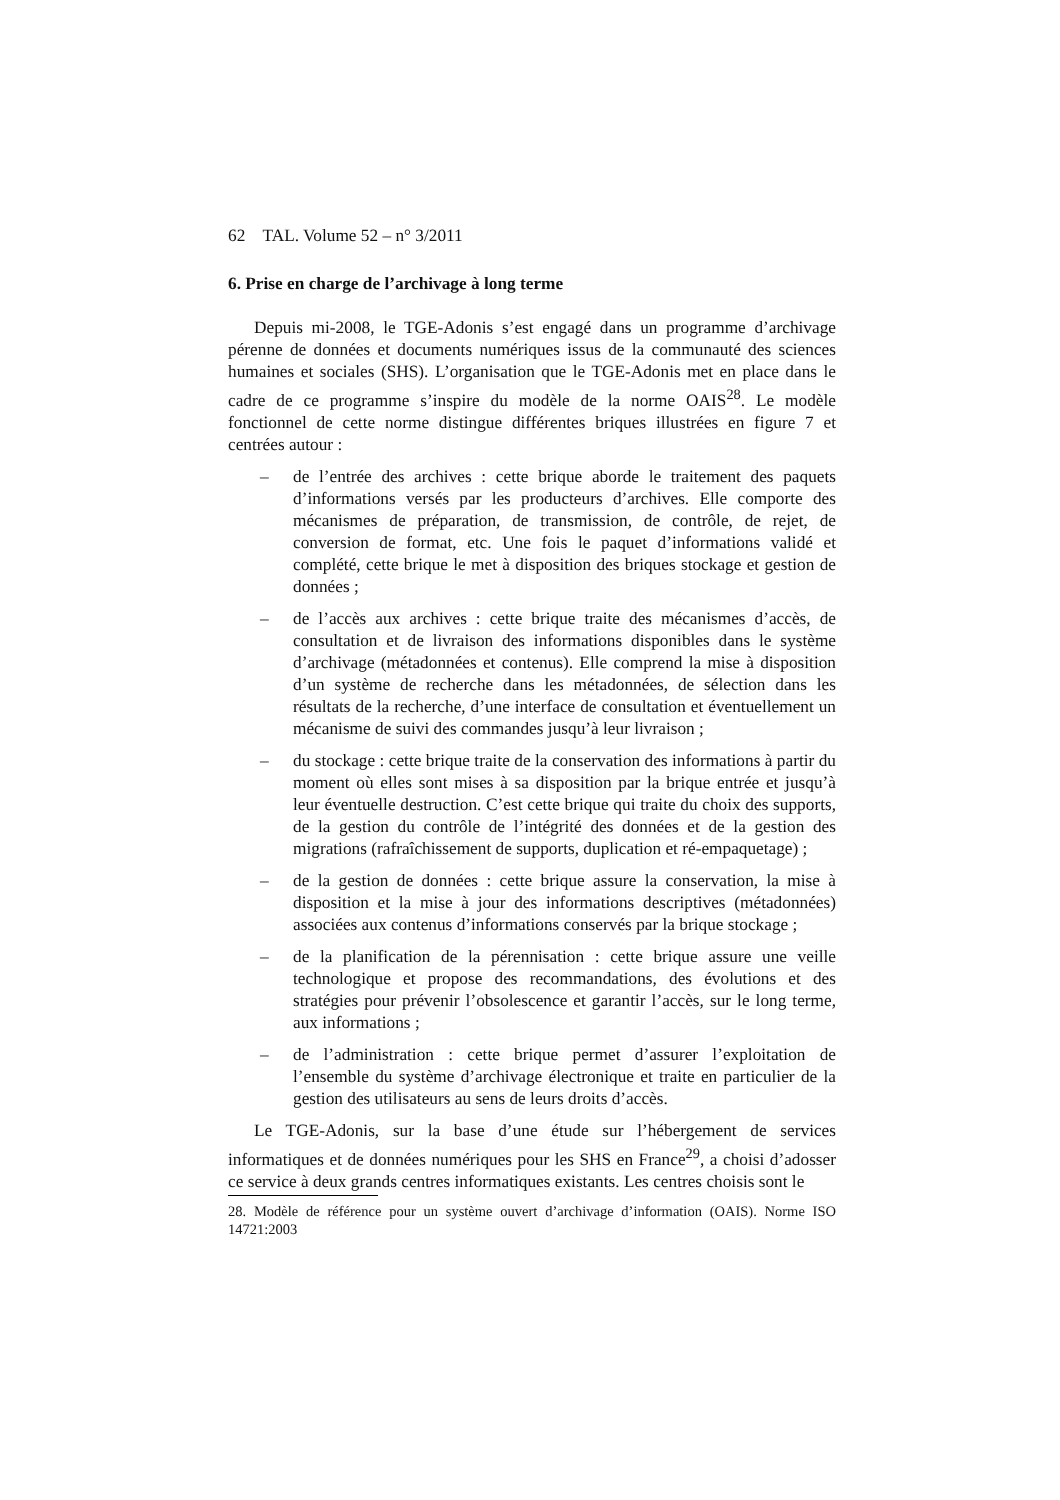62 TAL. Volume 52 – n° 3/2011
6. Prise en charge de l’archivage à long terme
Depuis mi-2008, le TGE-Adonis s’est engagé dans un programme d’archivage pérenne de données et documents numériques issus de la communauté des sciences humaines et sociales (SHS). L’organisation que le TGE-Adonis met en place dans le cadre de ce programme s’inspire du modèle de la norme OAIS<sup>28</sup>. Le modèle fonctionnel de cette norme distingue différentes briques illustrées en figure 7 et centrées autour :
– de l’entrée des archives : cette brique aborde le traitement des paquets d’informations versés par les producteurs d’archives. Elle comporte des mécanismes de préparation, de transmission, de contrôle, de rejet, de conversion de format, etc. Une fois le paquet d’informations validé et complété, cette brique le met à disposition des briques stockage et gestion de données ;
– de l’accès aux archives : cette brique traite des mécanismes d’accès, de consultation et de livraison des informations disponibles dans le système d’archivage (métadonnées et contenus). Elle comprend la mise à disposition d’un système de recherche dans les métadonnées, de sélection dans les résultats de la recherche, d’une interface de consultation et éventuellement un mécanisme de suivi des commandes jusqu’à leur livraison ;
– du stockage : cette brique traite de la conservation des informations à partir du moment où elles sont mises à sa disposition par la brique entrée et jusqu’à leur éventuelle destruction. C’est cette brique qui traite du choix des supports, de la gestion du contrôle de l’intégrité des données et de la gestion des migrations (rafraîchissement de supports, duplication et ré-empaquetage) ;
– de la gestion de données : cette brique assure la conservation, la mise à disposition et la mise à jour des informations descriptives (métadonnées) associées aux contenus d’informations conservés par la brique stockage ;
– de la planification de la pérennisation : cette brique assure une veille technologique et propose des recommandations, des évolutions et des stratégies pour prévenir l’obsolescence et garantir l’accès, sur le long terme, aux informations ;
– de l’administration : cette brique permet d’assurer l’exploitation de l’ensemble du système d’archivage électronique et traite en particulier de la gestion des utilisateurs au sens de leurs droits d’accès.
Le TGE-Adonis, sur la base d’une étude sur l’hébergement de services informatiques et de données numériques pour les SHS en France<sup>29</sup>, a choisi d’adosser ce service à deux grands centres informatiques existants. Les centres choisis sont le
28. Modèle de référence pour un système ouvert d’archivage d’information (OAIS). Norme ISO 14721:2003